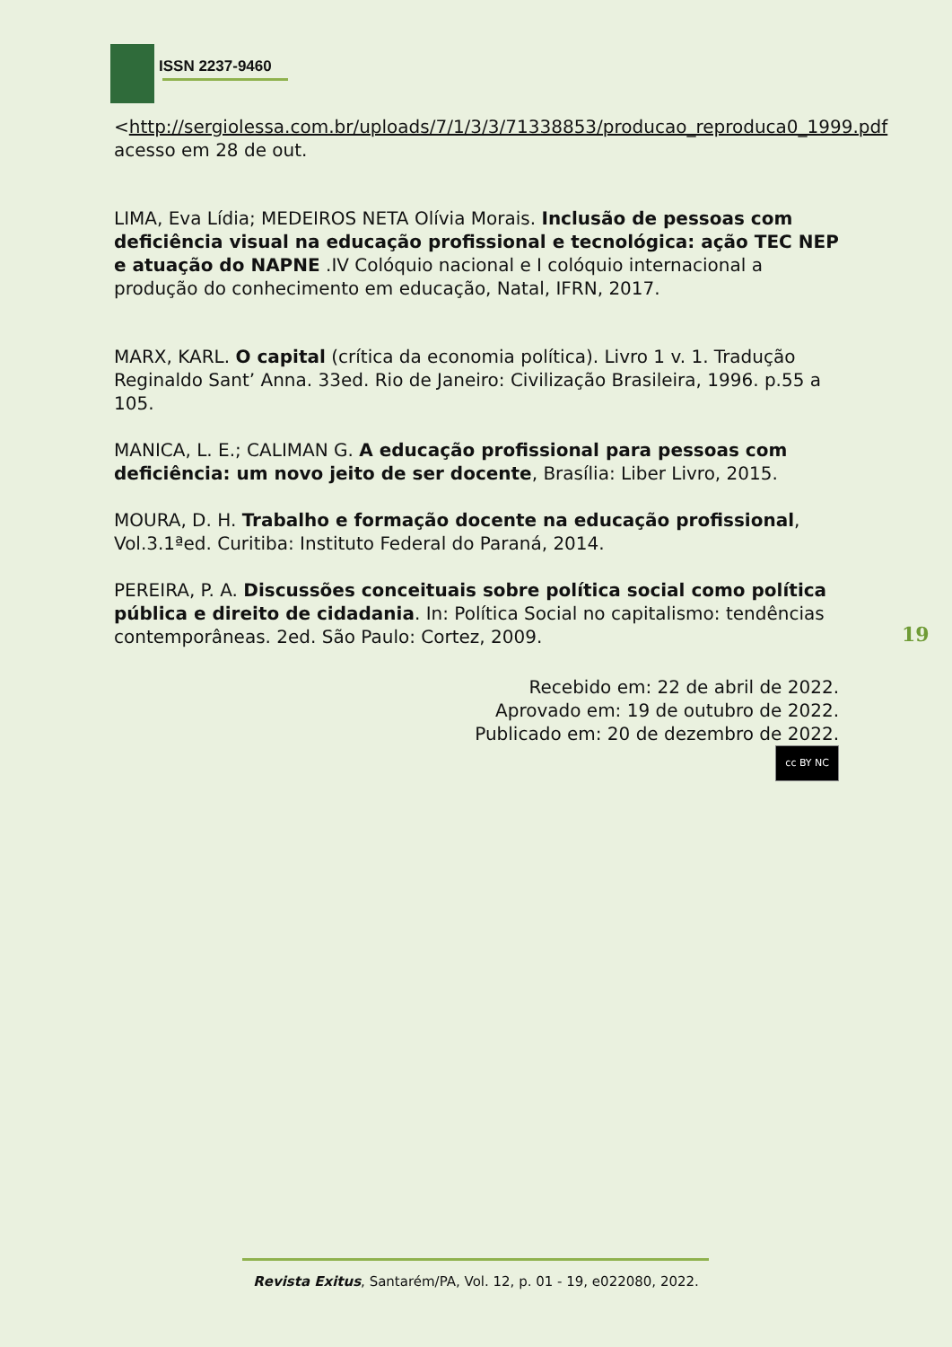ISSN 2237-9460
<http://sergiolessa.com.br/uploads/7/1/3/3/71338853/producao_reproduca0_1999.pdf acesso em 28 de out.
LIMA, Eva Lídia; MEDEIROS NETA Olívia Morais. Inclusão de pessoas com deficiência visual na educação profissional e tecnológica: ação TEC NEP e atuação do NAPNE .IV Colóquio nacional e I colóquio internacional a produção do conhecimento em educação, Natal, IFRN, 2017.
MARX, KARL. O capital (crítica da economia política). Livro 1 v. 1. Tradução Reginaldo Sant’ Anna. 33ed. Rio de Janeiro: Civilização Brasileira, 1996. p.55 a 105.
MANICA, L. E.; CALIMAN G. A educação profissional para pessoas com deficiência: um novo jeito de ser docente, Brasília: Liber Livro, 2015.
MOURA, D. H. Trabalho e formação docente na educação profissional, Vol.3.1ªed. Curitiba: Instituto Federal do Paraná, 2014.
PEREIRA, P. A. Discussões conceituais sobre política social como política pública e direito de cidadania. In: Política Social no capitalismo: tendências contemporâneas. 2ed. São Paulo: Cortez, 2009.
Recebido em: 22 de abril de 2022.
Aprovado em: 19 de outubro de 2022.
Publicado em: 20 de dezembro de 2022.
cc BY NC
19
Revista Exitus, Santarém/PA, Vol. 12, p. 01 - 19, e022080, 2022.